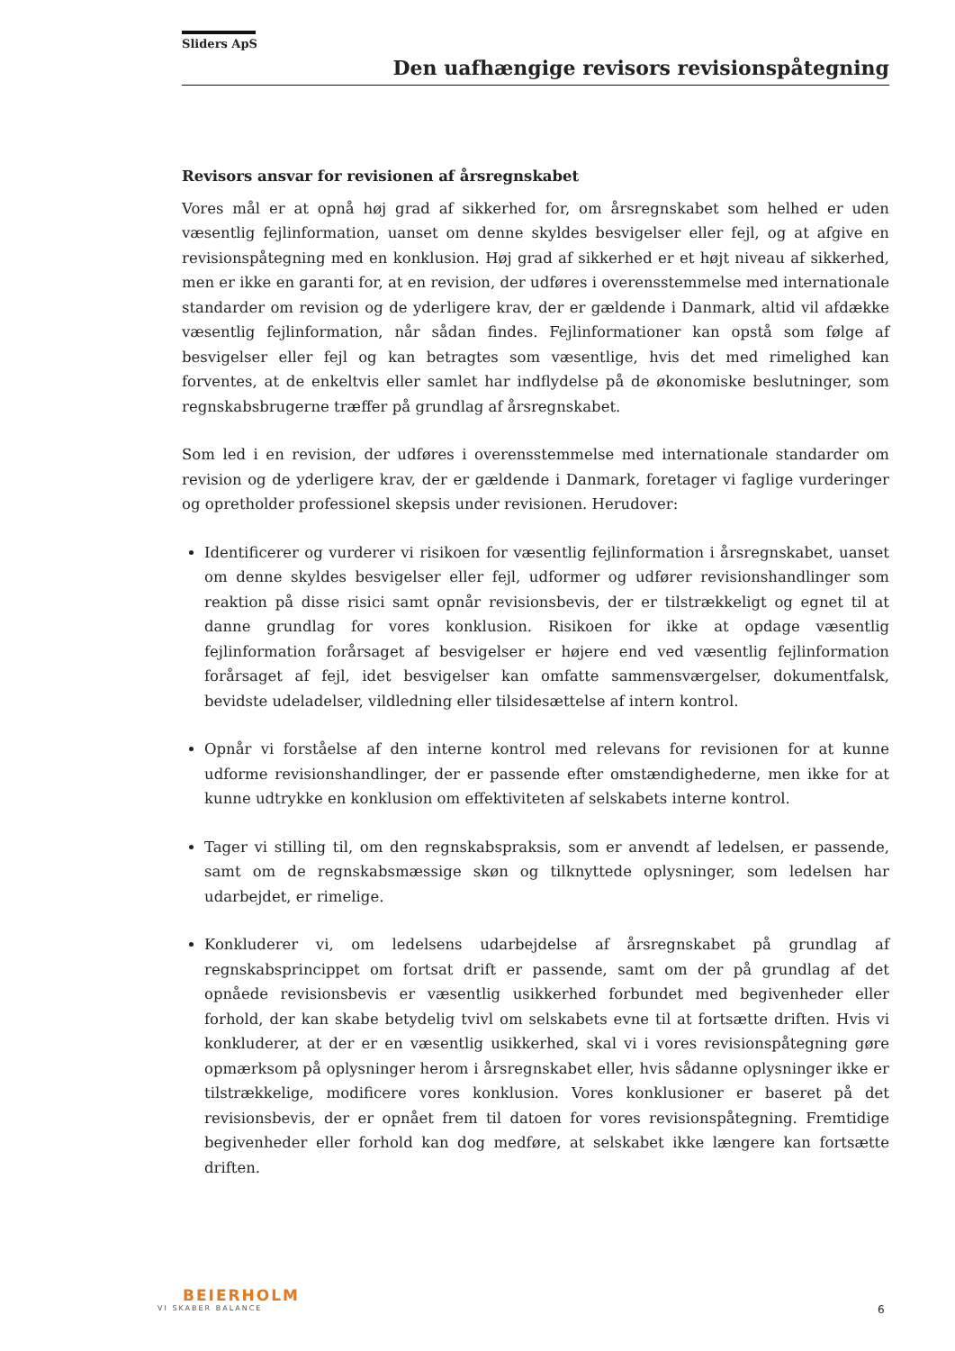Sliders ApS
Den uafhængige revisors revisionspåtegning
Revisors ansvar for revisionen af årsregnskabet
Vores mål er at opnå høj grad af sikkerhed for, om årsregnskabet som helhed er uden væsentlig fejlinformation, uanset om denne skyldes besvigelser eller fejl, og at afgive en revisionspåtegning med en konklusion. Høj grad af sikkerhed er et højt niveau af sikkerhed, men er ikke en garanti for, at en revision, der udføres i overensstemmelse med internationale standarder om revision og de yderligere krav, der er gældende i Danmark, altid vil afdække væsentlig fejlinformation, når sådan findes. Fejlinformationer kan opstå som følge af besvigelser eller fejl og kan betragtes som væsentlige, hvis det med rimelighed kan forventes, at de enkeltvis eller samlet har indflydelse på de økonomiske beslutninger, som regnskabsbrugerne træffer på grundlag af årsregnskabet.
Som led i en revision, der udføres i overensstemmelse med internationale standarder om revision og de yderligere krav, der er gældende i Danmark, foretager vi faglige vurderinger og opretholder professionel skepsis under revisionen. Herudover:
Identificerer og vurderer vi risikoen for væsentlig fejlinformation i årsregnskabet, uanset om denne skyldes besvigelser eller fejl, udformer og udfører revisionshandlinger som reaktion på disse risici samt opnår revisionsbevis, der er tilstrækkeligt og egnet til at danne grundlag for vores konklusion. Risikoen for ikke at opdage væsentlig fejlinformation forårsaget af besvigelser er højere end ved væsentlig fejlinformation forårsaget af fejl, idet besvigelser kan omfatte sammensværgelser, dokumentfalsk, bevidste udeladelser, vildledning eller tilsidesættelse af intern kontrol.
Opnår vi forståelse af den interne kontrol med relevans for revisionen for at kunne udforme revisionshandlinger, der er passende efter omstændighederne, men ikke for at kunne udtrykke en konklusion om effektiviteten af selskabets interne kontrol.
Tager vi stilling til, om den regnskabspraksis, som er anvendt af ledelsen, er passende, samt om de regnskabsmæssige skøn og tilknyttede oplysninger, som ledelsen har udarbejdet, er rimelige.
Konkluderer vi, om ledelsens udarbejdelse af årsregnskabet på grundlag af regnskabsprincippet om fortsat drift er passende, samt om der på grundlag af det opnåede revisionsbevis er væsentlig usikkerhed forbundet med begivenheder eller forhold, der kan skabe betydelig tvivl om selskabets evne til at fortsætte driften. Hvis vi konkluderer, at der er en væsentlig usikkerhed, skal vi i vores revisionspåtegning gøre opmærksom på oplysninger herom i årsregnskabet eller, hvis sådanne oplysninger ikke er tilstrækkelige, modificere vores konklusion. Vores konklusioner er baseret på det revisionsbevis, der er opnået frem til datoen for vores revisionspåtegning. Fremtidige begivenheder eller forhold kan dog medføre, at selskabet ikke længere kan fortsætte driften.
BEIERHOLM
VI SKABER BALANCE
6